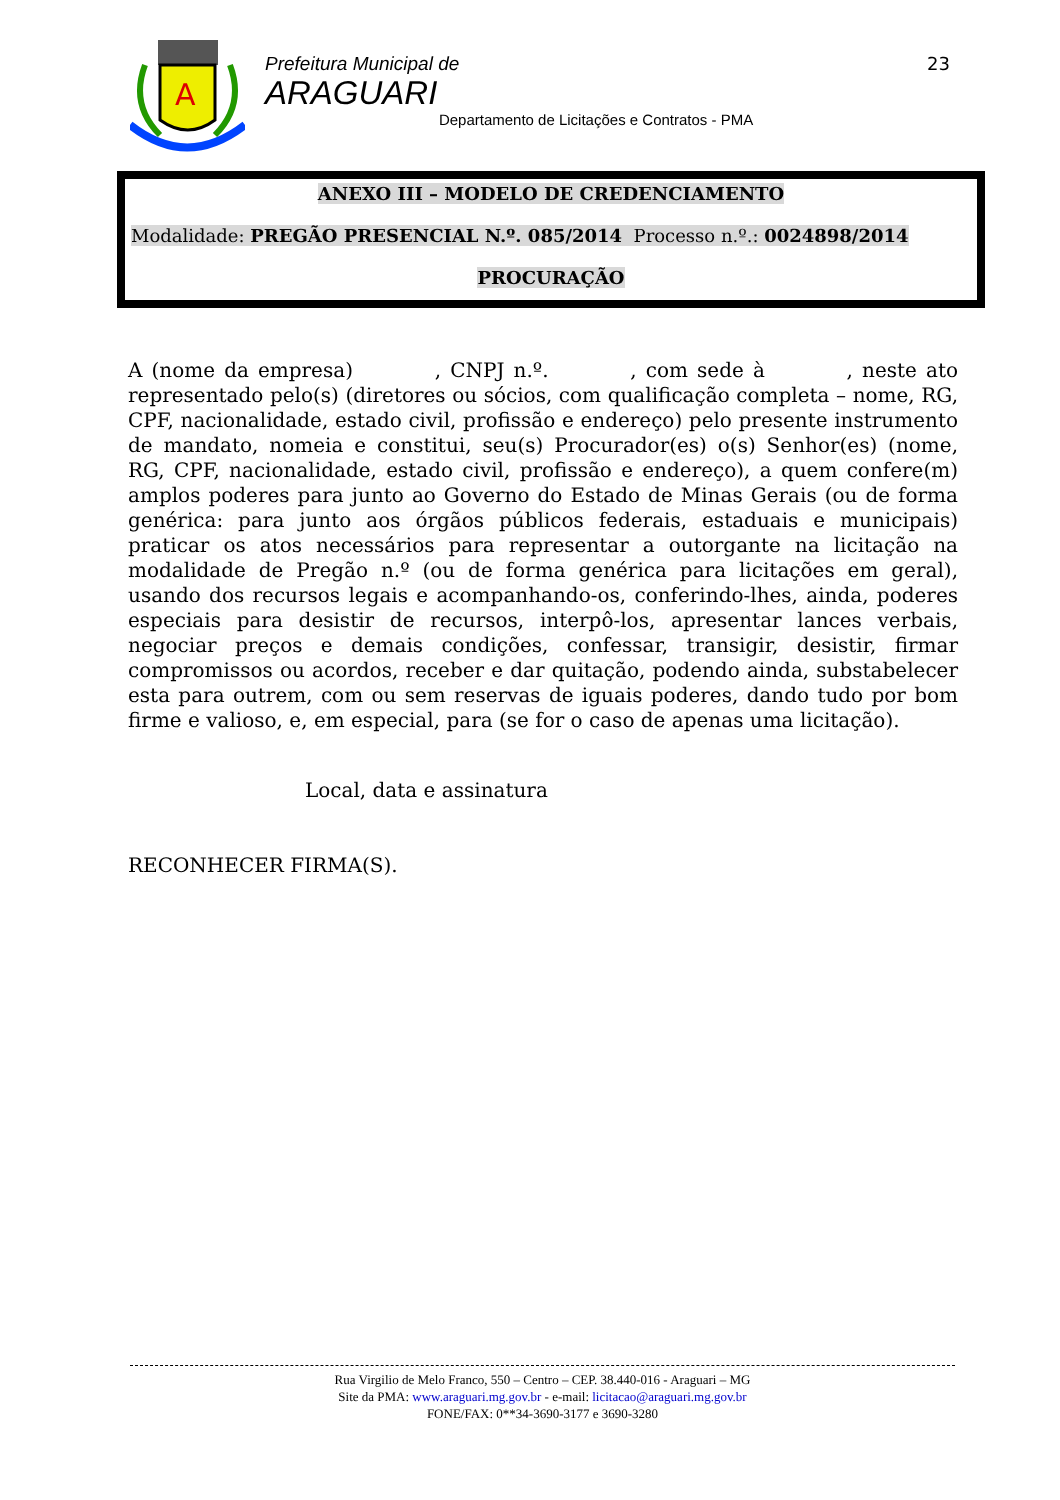A
Prefeitura Municipal de
ARAGUARI
Departamento de Licitações e Contratos - PMA
23
ANEXO III – MODELO DE CREDENCIAMENTO
Modalidade: PREGÃO PRESENCIAL N.º. 085/2014 Processo n.º.: 0024898/2014
PROCURAÇÃO
A (nome da empresa) , CNPJ n.º. , com sede à , neste ato representado pelo(s) (diretores ou sócios, com qualificação completa – nome, RG, CPF, nacionalidade, estado civil, profissão e endereço) pelo presente instrumento de mandato, nomeia e constitui, seu(s) Procurador(es) o(s) Senhor(es) (nome, RG, CPF, nacionalidade, estado civil, profissão e endereço), a quem confere(m) amplos poderes para junto ao Governo do Estado de Minas Gerais (ou de forma genérica: para junto aos órgãos públicos federais, estaduais e municipais) praticar os atos necessários para representar a outorgante na licitação na modalidade de Pregão n.º (ou de forma genérica para licitações em geral), usando dos recursos legais e acompanhando-os, conferindo-lhes, ainda, poderes especiais para desistir de recursos, interpô-los, apresentar lances verbais, negociar preços e demais condições, confessar, transigir, desistir, firmar compromissos ou acordos, receber e dar quitação, podendo ainda, substabelecer esta para outrem, com ou sem reservas de iguais poderes, dando tudo por bom firme e valioso, e, em especial, para (se for o caso de apenas uma licitação).
Local, data e assinatura
RECONHECER FIRMA(S).
Rua Virgilio de Melo Franco, 550 – Centro – CEP. 38.440-016 - Araguari – MG
Site da PMA: www.araguari.mg.gov.br - e-mail: licitacao@araguari.mg.gov.br
FONE/FAX: 0**34-3690-3177 e 3690-3280